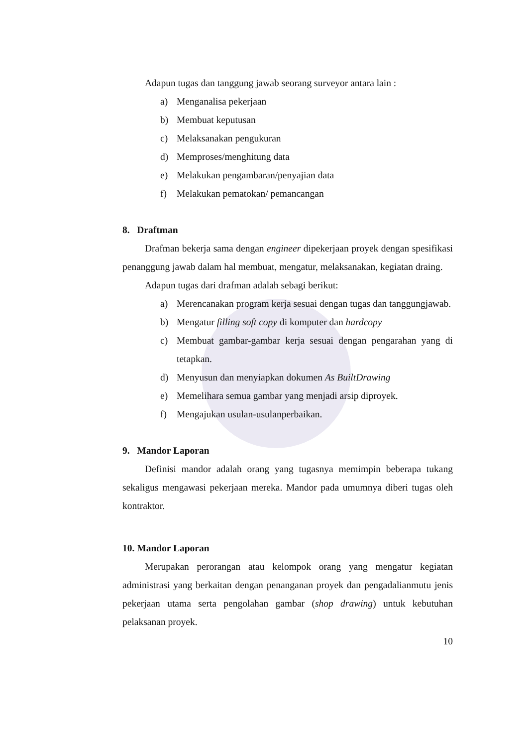Adapun tugas dan tanggung jawab seorang surveyor antara lain :
a) Menganalisa pekerjaan
b) Membuat keputusan
c) Melaksanakan pengukuran
d) Memproses/menghitung data
e) Melakukan pengambaran/penyajian data
f) Melakukan pematokan/ pemancangan
8. Draftman
Drafman bekerja sama dengan engineer dipekerjaan proyek dengan spesifikasi penanggung jawab dalam hal membuat, mengatur, melaksanakan, kegiatan draing.
Adapun tugas dari drafman adalah sebagi berikut:
a) Merencanakan program kerja sesuai dengan tugas dan tanggungjawab.
b) Mengatur filling soft copy di komputer dan hardcopy
c) Membuat gambar-gambar kerja sesuai dengan pengarahan yang di tetapkan.
d) Menyusun dan menyiapkan dokumen As BuiltDrawing
e) Memelihara semua gambar yang menjadi arsip diproyek.
f) Mengajukan usulan-usulanperbaikan.
9. Mandor Laporan
Definisi mandor adalah orang yang tugasnya memimpin beberapa tukang sekaligus mengawasi pekerjaan mereka. Mandor pada umumnya diberi tugas oleh kontraktor.
10. Mandor Laporan
Merupakan perorangan atau kelompok orang yang mengatur kegiatan administrasi yang berkaitan dengan penanganan proyek dan pengadalianmutu jenis pekerjaan utama serta pengolahan gambar (shop drawing) untuk kebutuhan pelaksanan proyek.
10